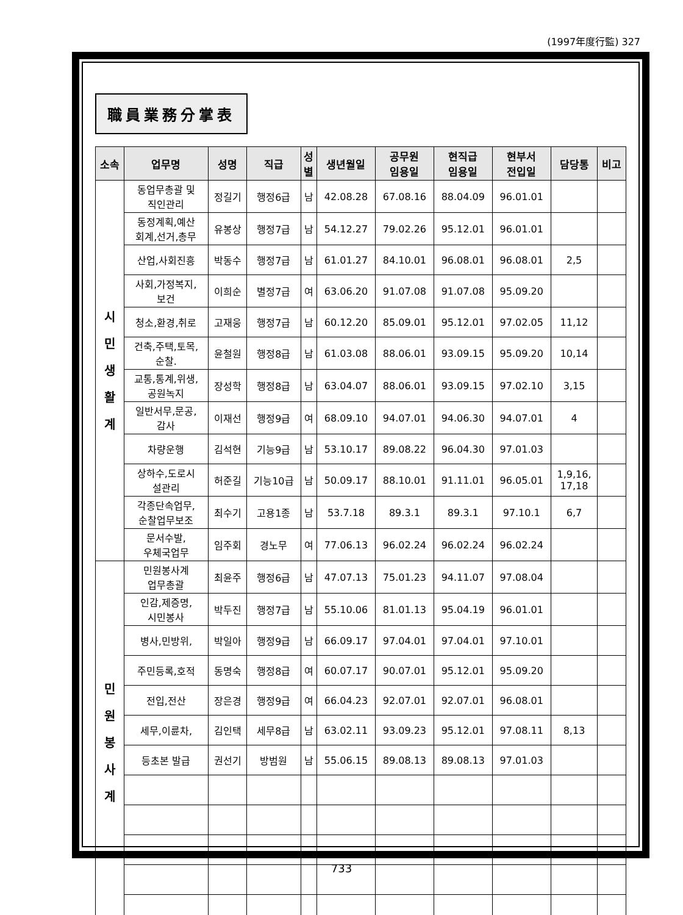(1997年度行監) 327
職員業務分掌表
| 소속 | 업무명 | 성명 | 직급 | 성 별 | 생년월일 | 공무원 임용일 | 현직급 임용일 | 현부서 전입일 | 담당통 | 비고 |
| --- | --- | --- | --- | --- | --- | --- | --- | --- | --- | --- |
| 시 민 생 활 계 | 동업무총괄 및 직인관리 | 정길기 | 행정6급 | 남 | 42.08.28 | 67.08.16 | 88.04.09 | 96.01.01 | | |
| | 동정계획,예산 회계,선거,총무 | 유봉상 | 행정7급 | 남 | 54.12.27 | 79.02.26 | 95.12.01 | 96.01.01 | | |
| | 산업,사회진흥 | 박동수 | 행정7급 | 남 | 61.01.27 | 84.10.01 | 96.08.01 | 96.08.01 | 2,5 | |
| | 사회,가정복지, 보건 | 이희순 | 별정7급 | 여 | 63.06.20 | 91.07.08 | 91.07.08 | 95.09.20 | | |
| | 청소,환경,취로 | 고재웅 | 행정7급 | 남 | 60.12.20 | 85.09.01 | 95.12.01 | 97.02.05 | 11,12 | |
| | 건축,주택,토목, 순찰. | 윤철원 | 행정8급 | 남 | 61.03.08 | 88.06.01 | 93.09.15 | 95.09.20 | 10,14 | |
| | 교통,통계,위생, 공원녹지 | 장성학 | 행정8급 | 남 | 63.04.07 | 88.06.01 | 93.09.15 | 97.02.10 | 3,15 | |
| | 일반서무,문공, 감사 | 이재선 | 행정9급 | 여 | 68.09.10 | 94.07.01 | 94.06.30 | 94.07.01 | 4 | |
| | 차량운행 | 김석현 | 기능9급 | 남 | 53.10.17 | 89.08.22 | 96.04.30 | 97.01.03 | | |
| | 상하수,도로시 설관리 | 허준길 | 기능10급 | 남 | 50.09.17 | 88.10.01 | 91.11.01 | 96.05.01 | 1,9,16, 17,18 | |
| | 각종단속업무, 순찰업무보조 | 최수기 | 고용1종 | 남 | 53.7.18 | 89.3.1 | 89.3.1 | 97.10.1 | 6,7 | |
| | 문서수발, 우체국업무 | 임주회 | 경노무 | 여 | 77.06.13 | 96.02.24 | 96.02.24 | 96.02.24 | | |
| 민 원 봉 사 계 | 민원봉사계 업무총괄 | 최윤주 | 행정6급 | 남 | 47.07.13 | 75.01.23 | 94.11.07 | 97.08.04 | | |
| | 인감,제증명, 시민봉사 | 박두진 | 행정7급 | 남 | 55.10.06 | 81.01.13 | 95.04.19 | 96.01.01 | | |
| | 병사,민방위, | 박일아 | 행정9급 | 남 | 66.09.17 | 97.04.01 | 97.04.01 | 97.10.01 | | |
| | 주민등록,호적 | 동명숙 | 행정8급 | 여 | 60.07.17 | 90.07.01 | 95.12.01 | 95.09.20 | | |
| | 전입,전산 | 장은경 | 행정9급 | 여 | 66.04.23 | 92.07.01 | 92.07.01 | 96.08.01 | | |
| | 세무,이륜차, | 김인택 | 세무8급 | 남 | 63.02.11 | 93.09.23 | 95.12.01 | 97.08.11 | 8,13 | |
| | 등초본 발급 | 권선기 | 방범원 | 남 | 55.06.15 | 89.08.13 | 89.08.13 | 97.01.03 | | |
733